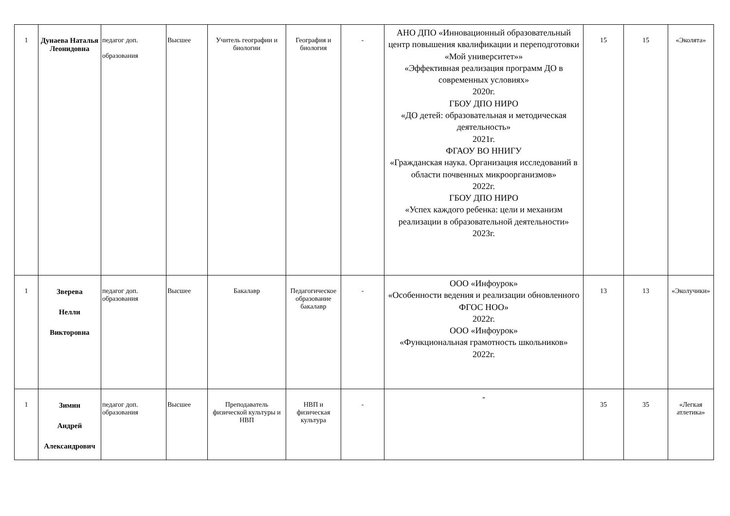| 1 | Дунаева Наталья Леонидовна | педагог доп. образования | Высшее | Учитель географии и биологии | География и биология | - | АНО ДПО «Инновационный образовательный центр повышения квалификации и переподготовки «Мой университет»» «Эффективная реализация программ ДО в современных условиях» 2020г. ГБОУ ДПО НИРО «ДО детей: образовательная и методическая деятельность» 2021г. ФГАОУ ВО ННИГУ «Гражданская наука. Организация исследований в области почвенных микроорганизмов» 2022г. ГБОУ ДПО НИРО «Успех каждого ребенка: цели и механизм реализации в образовательной деятельности» 2023г. | 15 | 15 | «Эколята» |
| 1 | Зверева Нелли Викторовна | педагог доп. образования | Высшее | Бакалавр | Педагогическое образование бакалавр | - | ООО «Инфоурок» «Особенности ведения и реализации обновленного ФГОС НОО» 2022г. ООО «Инфоурок» «Функциональная грамотность школьников» 2022г. | 13 | 13 | «Эколучики» |
| 1 | Зимин Андрей Александрович | педагог доп. образования | Высшее | Преподаватель физической культуры и НВП | НВП и физическая культура | - | - | 35 | 35 | «Легкая атлетика» |